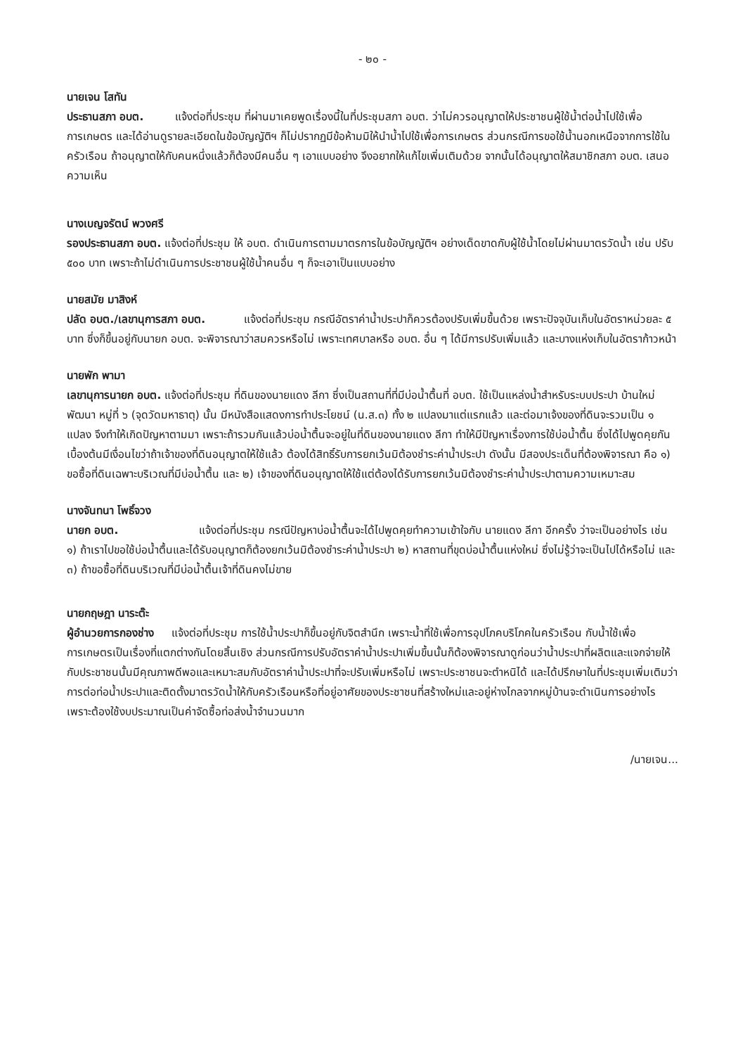- ๒๐ -
นายเจน โสทัน
ประธานสภา อบต. แจ้งต่อที่ประชุม ที่ผ่านมาเคยพูดเรื่องนี้ในที่ประชุมสภา อบต. ว่าไม่ควรอนุญาตให้ประชาชนผู้ใช้น้ำต่อน้ำไปใช้เพื่อการเกษตร และได้อ่านดูรายละเอียดในข้อบัญญัติฯ ก็ไม่ปรากฏมีข้อห้ามมิให้นำน้ำไปใช้เพื่อการเกษตร ส่วนกรณีการขอใช้น้ำนอกเหนือจากการใช้ในครัวเรือน ถ้าอนุญาตให้กับคนหนึ่งแล้วก็ต้องมีคนอื่น ๆ เอาแบบอย่าง จึงอยากให้แก้ไขเพิ่มเติมด้วย จากนั้นได้อนุญาตให้สมาชิกสภา อบต. เสนอความเห็น
นางเบญจรัตน์ พวงศรี
รองประธานสภา อบต. แจ้งต่อที่ประชุม ให้ อบต. ดำเนินการตามมาตรการในข้อบัญญัติฯ อย่างเด็ดขาดกับผู้ใช้น้ำโดยไม่ผ่านมาตรวัดน้ำ เช่น ปรับ ๕๐๐ บาท เพราะถ้าไม่ดำเนินการประชาชนผู้ใช้น้ำคนอื่น ๆ ก็จะเอาเป็นแบบอย่าง
นายสมัย มาสิงห์
ปลัด อบต./เลขานุการสภา อบต. แจ้งต่อที่ประชุม กรณีอัตราค่าน้ำประปาก็ควรต้องปรับเพิ่มขึ้นด้วย เพราะปัจจุบันเก็บในอัตราหน่วยละ ๕ บาท ซึ่งก็ขึ้นอยู่กับนายก อบต. จะพิจารณาว่าสมควรหรือไม่ เพราะเทศบาลหรือ อบต. อื่น ๆ ได้มีการปรับเพิ่มแล้ว และบางแห่งเก็บในอัตราก้าวหน้า
นายพัก พามา
เลขานุการนายก อบต. แจ้งต่อที่ประชุม ที่ดินของนายแดง ลีกา ซึ่งเป็นสถานที่ที่มีบ่อน้ำตื้นที่ อบต. ใช้เป็นแหล่งน้ำสำหรับระบบประปา บ้านใหม่พัฒนา หมู่ที่ ๖ (จุดวัดมหาธาตุ) นั้น มีหนังสือแสดงการทำประโยชน์ (น.ส.๓) ทั้ง ๒ แปลงมาแต่แรกแล้ว และต่อมาเจ้งของที่ดินจะรวมเป็น ๑ แปลง จึงทำให้เกิดปัญหาตามมา เพราะถ้ารวมกันแล้วบ่อน้ำตื้นจะอยู่ในที่ดินของนายแดง ลีกา ทำให้มีปัญหาเรื่องการใช้บ่อน้ำตื้น ซึ่งได้ไปพูดคุยกันเบื้องต้นมีเงื่อนไขว่าถ้าเจ้าของที่ดินอนุญาตให้ใช้แล้ว ต้องได้สิทธิ์รับการยกเว้นมิต้องชำระค่าน้ำประปา ดังนั้น มีสองประเด็นที่ต้องพิจารณา คือ ๑) ขอซื้อที่ดินเฉพาะบริเวณที่มีบ่อน้ำตื้น และ ๒) เจ้าของที่ดินอนุญาตให้ใช้แต่ต้องได้รับการยกเว้นมิต้องชำระค่าน้ำประปาตามความเหมาะสม
นางจันทนา โพธิ์จวง
นายก อบต. แจ้งต่อที่ประชุม กรณีปัญหาบ่อน้ำตื้นจะได้ไปพูดคุยทำความเข้าใจกับ นายแดง ลีกา อีกครั้ง ว่าจะเป็นอย่างไร เช่น ๑) ถ้าเราไปขอใช้บ่อน้ำตื้นและได้รับอนุญาตก็ต้องยกเว้นมิต้องชำระค่าน้ำประปา ๒) หาสถานที่ขุดบ่อน้ำตื้นแห่งใหม่ ซึ่งไม่รู้ว่าจะเป็นไปได้หรือไม่ และ ๓) ถ้าขอซื้อที่ดินบริเวณที่มีบ่อน้ำตื้นเจ้าที่ดินคงไม่ขาย
นายกฤษฎา นาระต๊ะ
ผู้อำนวยการกองช่าง แจ้งต่อที่ประชุม การใช้น้ำประปาก็ขึ้นอยู่กับจิตสำนึก เพราะน้ำที่ใช้เพื่อการอุปโภคบริโภคในครัวเรือน กับน้ำใช้เพื่อการเกษตรเป็นเรื่องที่แตกต่างกันโดยสิ้นเชิง ส่วนกรณีการปรับอัตราค่าน้ำประปาเพิ่มขึ้นนั้นก็ต้องพิจารณาดูก่อนว่าน้ำประปาที่ผลิตและแจกจ่ายให้กับประชาชนนั้นมีคุณภาพดีพอและเหมาะสมกับอัตราค่าน้ำประปาที่จะปรับเพิ่มหรือไม่ เพราะประชาชนจะตำหนิได้ และได้ปรึกษาในที่ประชุมเพิ่มเติมว่า การต่อท่อน้ำประปาและติดตั้งมาตรวัดน้ำให้กับครัวเรือนหรือที่อยู่อาศัยของประชาชนที่สร้างใหม่และอยู่ห่างไกลจากหมู่บ้านจะดำเนินการอย่างไร เพราะต้องใช้งบประมาณเป็นค่าจัดซื้อท่อส่งน้ำจำนวนมาก
/นายเจน...